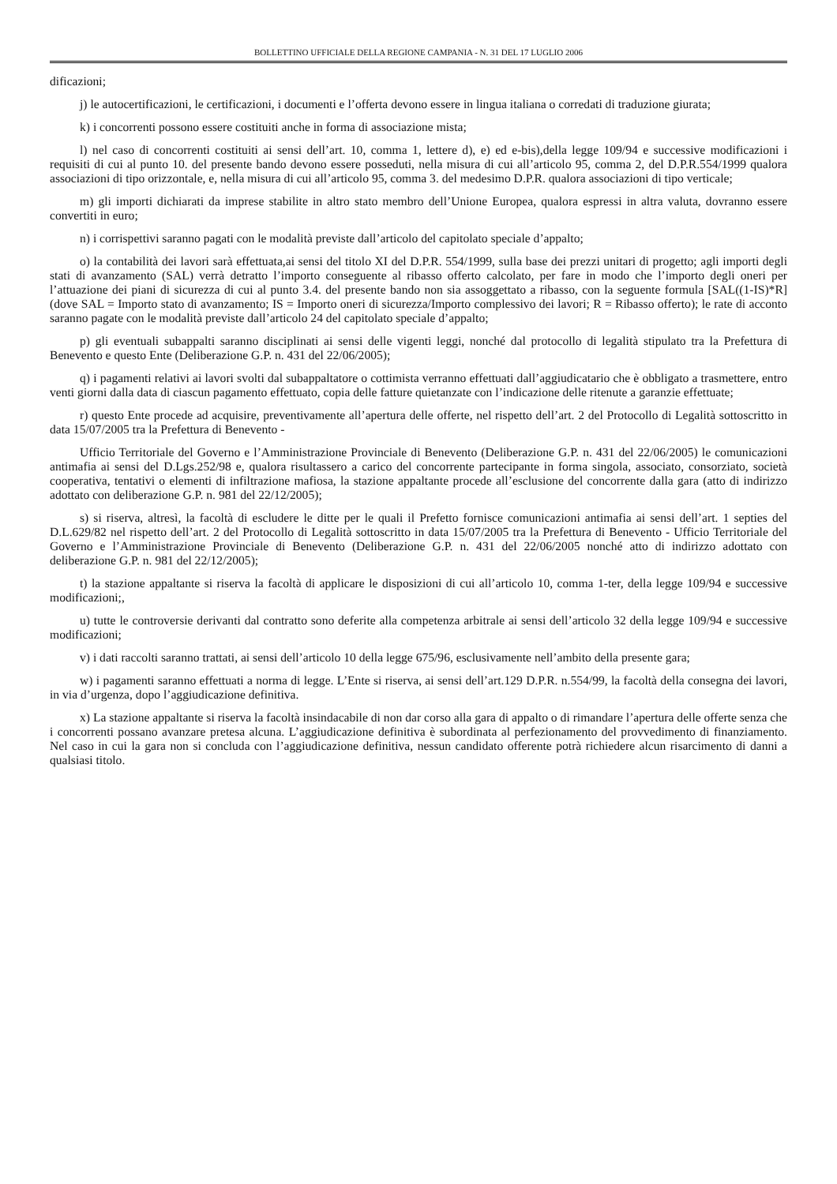BOLLETTINO UFFICIALE DELLA REGIONE CAMPANIA - N. 31 DEL 17 LUGLIO 2006
dificazioni;
j) le autocertificazioni, le certificazioni, i documenti e l’offerta devono essere in lingua italiana o corredati di traduzione giurata;
k) i concorrenti possono essere costituiti anche in forma di associazione mista;
l) nel caso di concorrenti costituiti ai sensi dell’art. 10, comma 1, lettere d), e) ed e-bis),della legge 109/94 e successive modificazioni i requisiti di cui al punto 10. del presente bando devono essere posseduti, nella misura di cui all’articolo 95, comma 2, del D.P.R.554/1999 qualora associazioni di tipo orizzontale, e, nella misura di cui all’articolo 95, comma 3. del medesimo D.P.R. qualora associazioni di tipo verticale;
m) gli importi dichiarati da imprese stabilite in altro stato membro dell’Unione Europea, qualora espressi in altra valuta, dovranno essere convertiti in euro;
n) i corrispettivi saranno pagati con le modalità previste dall’articolo del capitolato speciale d’appalto;
o) la contabilità dei lavori sarà effettuata,ai sensi del titolo XI del D.P.R. 554/1999, sulla base dei prezzi unitari di progetto; agli importi degli stati di avanzamento (SAL) verrà detratto l’importo conseguente al ribasso offerto calcolato, per fare in modo che l’importo degli oneri per l’attuazione dei piani di sicurezza di cui al punto 3.4. del presente bando non sia assoggettato a ribasso, con la seguente formula [SAL((1-IS)*R] (dove SAL = Importo stato di avanzamento; IS = Importo oneri di sicurezza/Importo complessivo dei lavori; R = Ribasso offerto); le rate di acconto saranno pagate con le modalità previste dall’articolo 24 del capitolato speciale d’appalto;
p) gli eventuali subappalti saranno disciplinati ai sensi delle vigenti leggi, nonché dal protocollo di legalità stipulato tra la Prefettura di Benevento e questo Ente (Deliberazione G.P. n. 431 del 22/06/2005);
q) i pagamenti relativi ai lavori svolti dal subappaltatore o cottimista verranno effettuati dall’aggiudicatario che è obbligato a trasmettere, entro venti giorni dalla data di ciascun pagamento effettuato, copia delle fatture quietanzate con l’indicazione delle ritenute a garanzie effettuate;
r) questo Ente procede ad acquisire, preventivamente all’apertura delle offerte, nel rispetto dell’art. 2 del Protocollo di Legalità sottoscritto in data 15/07/2005 tra la Prefettura di Benevento -
Ufficio Territoriale del Governo e l’Amministrazione Provinciale di Benevento (Deliberazione G.P. n. 431 del 22/06/2005) le comunicazioni antimafia ai sensi del D.Lgs.252/98 e, qualora risultassero a carico del concorrente partecipante in forma singola, associato, consorziato, società cooperativa, tentativi o elementi di infiltrazione mafiosa, la stazione appaltante procede all’esclusione del concorrente dalla gara (atto di indirizzo adottato con deliberazione G.P. n. 981 del 22/12/2005);
s) si riserva, altresì, la facoltà di escludere le ditte per le quali il Prefetto fornisce comunicazioni antimafia ai sensi dell’art. 1 septies del D.L.629/82 nel rispetto dell’art. 2 del Protocollo di Legalità sottoscritto in data 15/07/2005 tra la Prefettura di Benevento - Ufficio Territoriale del Governo e l’Amministrazione Provinciale di Benevento (Deliberazione G.P. n. 431 del 22/06/2005 nonché atto di indirizzo adottato con deliberazione G.P. n. 981 del 22/12/2005);
t) la stazione appaltante si riserva la facoltà di applicare le disposizioni di cui all’articolo 10, comma 1-ter, della legge 109/94 e successive modificazioni;,
u) tutte le controversie derivanti dal contratto sono deferite alla competenza arbitrale ai sensi dell’articolo 32 della legge 109/94 e successive modificazioni;
v) i dati raccolti saranno trattati, ai sensi dell’articolo 10 della legge 675/96, esclusivamente nell’ambito della presente gara;
w) i pagamenti saranno effettuati a norma di legge. L’Ente si riserva, ai sensi dell’art.129 D.P.R. n.554/99, la facoltà della consegna dei lavori, in via d’urgenza, dopo l’aggiudicazione definitiva.
x) La stazione appaltante si riserva la facoltà insindacabile di non dar corso alla gara di appalto o di rimandare l’apertura delle offerte senza che i concorrenti possano avanzare pretesa alcuna. L’aggiudicazione definitiva è subordinata al perfezionamento del provvedimento di finanziamento. Nel caso in cui la gara non si concluda con l’aggiudicazione definitiva, nessun candidato offerente potrà richiedere alcun risarcimento di danni a qualsiasi titolo.